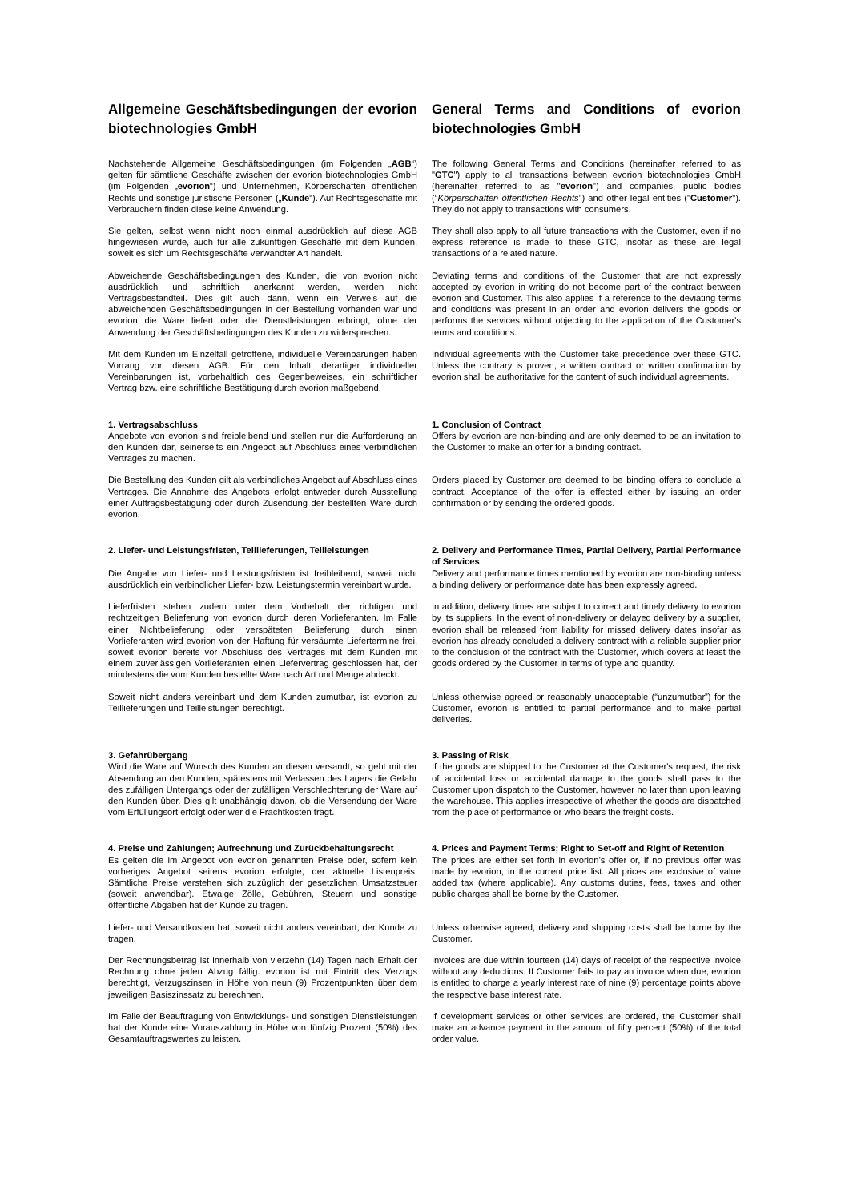Allgemeine Geschäftsbedingungen der evorion biotechnologies GmbH
General Terms and Conditions of evorion biotechnologies GmbH
Nachstehende Allgemeine Geschäftsbedingungen (im Folgenden „AGB“) gelten für sämtliche Geschäfte zwischen der evorion biotechnologies GmbH (im Folgenden „evorion“) und Unternehmen, Körperschaften öffentlichen Rechts und sonstige juristische Personen („Kunde“). Auf Rechtsgeschäfte mit Verbrauchern finden diese keine Anwendung.
The following General Terms and Conditions (hereinafter referred to as "GTC") apply to all transactions between evorion biotechnologies GmbH (hereinafter referred to as "evorion") and companies, public bodies (“Körperschaften öffentlichen Rechts”) and other legal entities ("Customer"). They do not apply to transactions with consumers.
Sie gelten, selbst wenn nicht noch einmal ausdrücklich auf diese AGB hingewiesen wurde, auch für alle zukünftigen Geschäfte mit dem Kunden, soweit es sich um Rechtsgeschäfte verwandter Art handelt.
They shall also apply to all future transactions with the Customer, even if no express reference is made to these GTC, insofar as these are legal transactions of a related nature.
Abweichende Geschäftsbedingungen des Kunden, die von evorion nicht ausdrücklich und schriftlich anerkannt werden, werden nicht Vertragsbestandteil. Dies gilt auch dann, wenn ein Verweis auf die abweichenden Geschäftsbedingungen in der Bestellung vorhanden war und evorion die Ware liefert oder die Dienstleistungen erbringt, ohne der Anwendung der Geschäftsbedingungen des Kunden zu widersprechen.
Deviating terms and conditions of the Customer that are not expressly accepted by evorion in writing do not become part of the contract between evorion and Customer. This also applies if a reference to the deviating terms and conditions was present in an order and evorion delivers the goods or performs the services without objecting to the application of the Customer's terms and conditions.
Mit dem Kunden im Einzelfall getroffene, individuelle Vereinbarungen haben Vorrang vor diesen AGB. Für den Inhalt derartiger individueller Vereinbarungen ist, vorbehaltlich des Gegenbeweises, ein schriftlicher Vertrag bzw. eine schriftliche Bestätigung durch evorion maßgebend.
Individual agreements with the Customer take precedence over these GTC. Unless the contrary is proven, a written contract or written confirmation by evorion shall be authoritative for the content of such individual agreements.
1. Vertragsabschluss
Angebote von evorion sind freibleibend und stellen nur die Aufforderung an den Kunden dar, seinerseits ein Angebot auf Abschluss eines verbindlichen Vertrages zu machen.
1. Conclusion of Contract
Offers by evorion are non-binding and are only deemed to be an invitation to the Customer to make an offer for a binding contract.
Die Bestellung des Kunden gilt als verbindliches Angebot auf Abschluss eines Vertrages. Die Annahme des Angebots erfolgt entweder durch Ausstellung einer Auftragsbestätigung oder durch Zusendung der bestellten Ware durch evorion.
Orders placed by Customer are deemed to be binding offers to conclude a contract. Acceptance of the offer is effected either by issuing an order confirmation or by sending the ordered goods.
2. Liefer- und Leistungsfristen, Teillieferungen, Teilleistungen
Die Angabe von Liefer- und Leistungsfristen ist freibleibend, soweit nicht ausdrücklich ein verbindlicher Liefer- bzw. Leistungstermin vereinbart wurde.
2. Delivery and Performance Times, Partial Delivery, Partial Performance of Services
Delivery and performance times mentioned by evorion are non-binding unless a binding delivery or performance date has been expressly agreed.
Lieferfristen stehen zudem unter dem Vorbehalt der richtigen und rechtzeitigen Belieferung von evorion durch deren Vorlieferanten. Im Falle einer Nichtbelieferung oder verspäteten Belieferung durch einen Vorlieferanten wird evorion von der Haftung für versäumte Liefertermine frei, soweit evorion bereits vor Abschluss des Vertrages mit dem Kunden mit einem zuverlässigen Vorlieferanten einen Liefervertrag geschlossen hat, der mindestens die vom Kunden bestellte Ware nach Art und Menge abdeckt.
In addition, delivery times are subject to correct and timely delivery to evorion by its suppliers. In the event of non-delivery or delayed delivery by a supplier, evorion shall be released from liability for missed delivery dates insofar as evorion has already concluded a delivery contract with a reliable supplier prior to the conclusion of the contract with the Customer, which covers at least the goods ordered by the Customer in terms of type and quantity.
Soweit nicht anders vereinbart und dem Kunden zumutbar, ist evorion zu Teillieferungen und Teilleistungen berechtigt.
Unless otherwise agreed or reasonably unacceptable (“unzumutbar”) for the Customer, evorion is entitled to partial performance and to make partial deliveries.
3. Gefahrübergang
Wird die Ware auf Wunsch des Kunden an diesen versandt, so geht mit der Absendung an den Kunden, spätestens mit Verlassen des Lagers die Gefahr des zufälligen Untergangs oder der zufälligen Verschlechterung der Ware auf den Kunden über. Dies gilt unabhängig davon, ob die Versendung der Ware vom Erfüllungsort erfolgt oder wer die Frachtkosten trägt.
3. Passing of Risk
If the goods are shipped to the Customer at the Customer's request, the risk of accidental loss or accidental damage to the goods shall pass to the Customer upon dispatch to the Customer, however no later than upon leaving the warehouse. This applies irrespective of whether the goods are dispatched from the place of performance or who bears the freight costs.
4. Preise und Zahlungen; Aufrechnung und Zurückbehaltungsrecht
Es gelten die im Angebot von evorion genannten Preise oder, sofern kein vorheriges Angebot seitens evorion erfolgte, der aktuelle Listenpreis. Sämtliche Preise verstehen sich zuzüglich der gesetzlichen Umsatzsteuer (soweit anwendbar). Etwaige Zölle, Gebühren, Steuern und sonstige öffentliche Abgaben hat der Kunde zu tragen.
4. Prices and Payment Terms; Right to Set-off and Right of Retention
The prices are either set forth in evorion’s offer or, if no previous offer was made by evorion, in the current price list. All prices are exclusive of value added tax (where applicable). Any customs duties, fees, taxes and other public charges shall be borne by the Customer.
Liefer- und Versandkosten hat, soweit nicht anders vereinbart, der Kunde zu tragen.
Unless otherwise agreed, delivery and shipping costs shall be borne by the Customer.
Der Rechnungsbetrag ist innerhalb von vierzehn (14) Tagen nach Erhalt der Rechnung ohne jeden Abzug fällig. evorion ist mit Eintritt des Verzugs berechtigt, Verzugszinsen in Höhe von neun (9) Prozentpunkten über dem jeweiligen Basiszinssatz zu berechnen.
Invoices are due within fourteen (14) days of receipt of the respective invoice without any deductions. If Customer fails to pay an invoice when due, evorion is entitled to charge a yearly interest rate of nine (9) percentage points above the respective base interest rate.
Im Falle der Beauftragung von Entwicklungs- und sonstigen Dienstleistungen hat der Kunde eine Vorauszahlung in Höhe von fünfzig Prozent (50%) des Gesamtauftragswertes zu leisten.
If development services or other services are ordered, the Customer shall make an advance payment in the amount of fifty percent (50%) of the total order value.